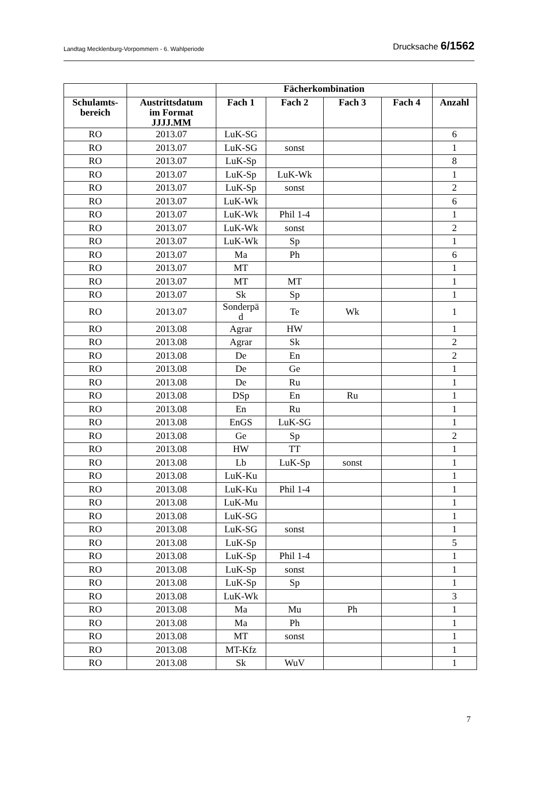Landtag Mecklenburg-Vorpommern - 6. Wahlperiode Drucksache 6/1562
| | | Fächerkombination | | | | |
| --- | --- | --- | --- | --- | --- | --- |
| Schulamts- bereich | Austrittsdatum im Format JJJJ.MM | Fach 1 | Fach 2 | Fach 3 | Fach 4 | Anzahl |
| RO | 2013.07 | LuK-SG | | | | 6 |
| RO | 2013.07 | LuK-SG | sonst | | | 1 |
| RO | 2013.07 | LuK-Sp | | | | 8 |
| RO | 2013.07 | LuK-Sp | LuK-Wk | | | 1 |
| RO | 2013.07 | LuK-Sp | sonst | | | 2 |
| RO | 2013.07 | LuK-Wk | | | | 6 |
| RO | 2013.07 | LuK-Wk | Phil 1-4 | | | 1 |
| RO | 2013.07 | LuK-Wk | sonst | | | 2 |
| RO | 2013.07 | LuK-Wk | Sp | | | 1 |
| RO | 2013.07 | Ma | Ph | | | 6 |
| RO | 2013.07 | MT | | | | 1 |
| RO | 2013.07 | MT | MT | | | 1 |
| RO | 2013.07 | Sk | Sp | | | 1 |
| RO | 2013.07 | Sonderpä d | Te | Wk | | 1 |
| RO | 2013.08 | Agrar | HW | | | 1 |
| RO | 2013.08 | Agrar | Sk | | | 2 |
| RO | 2013.08 | De | En | | | 2 |
| RO | 2013.08 | De | Ge | | | 1 |
| RO | 2013.08 | De | Ru | | | 1 |
| RO | 2013.08 | DSp | En | Ru | | 1 |
| RO | 2013.08 | En | Ru | | | 1 |
| RO | 2013.08 | EnGS | LuK-SG | | | 1 |
| RO | 2013.08 | Ge | Sp | | | 2 |
| RO | 2013.08 | HW | TT | | | 1 |
| RO | 2013.08 | Lb | LuK-Sp | sonst | | 1 |
| RO | 2013.08 | LuK-Ku | | | | 1 |
| RO | 2013.08 | LuK-Ku | Phil 1-4 | | | 1 |
| RO | 2013.08 | LuK-Mu | | | | 1 |
| RO | 2013.08 | LuK-SG | | | | 1 |
| RO | 2013.08 | LuK-SG | sonst | | | 1 |
| RO | 2013.08 | LuK-Sp | | | | 5 |
| RO | 2013.08 | LuK-Sp | Phil 1-4 | | | 1 |
| RO | 2013.08 | LuK-Sp | sonst | | | 1 |
| RO | 2013.08 | LuK-Sp | Sp | | | 1 |
| RO | 2013.08 | LuK-Wk | | | | 3 |
| RO | 2013.08 | Ma | Mu | Ph | | 1 |
| RO | 2013.08 | Ma | Ph | | | 1 |
| RO | 2013.08 | MT | sonst | | | 1 |
| RO | 2013.08 | MT-Kfz | | | | 1 |
| RO | 2013.08 | Sk | WuV | | | 1 |
7